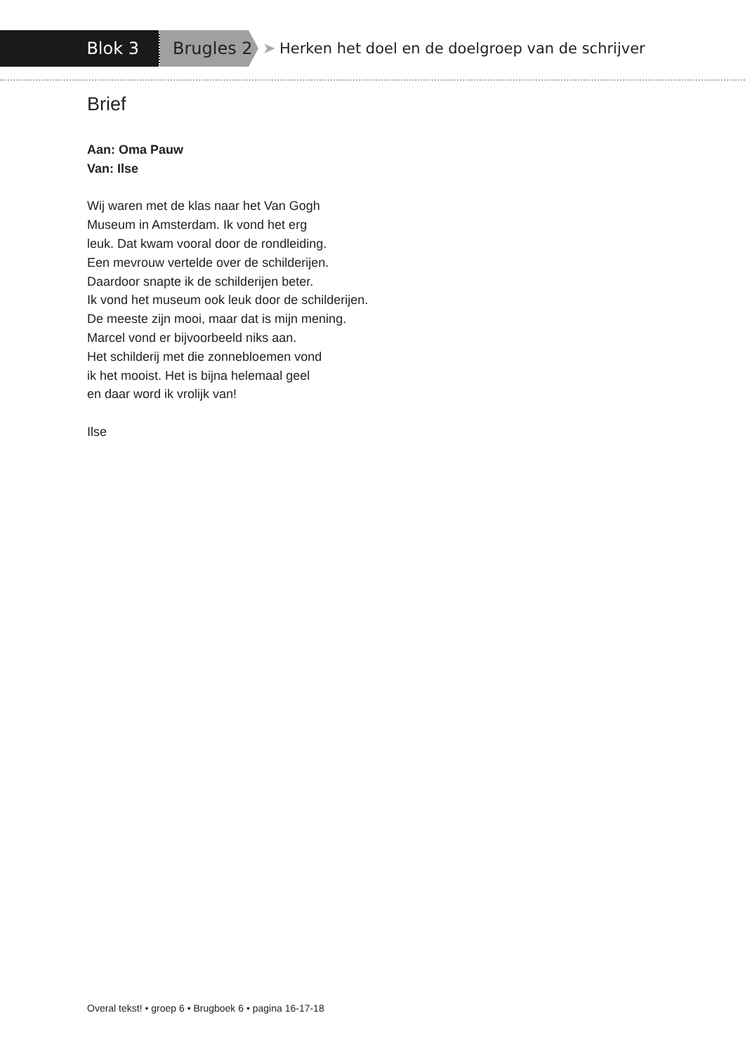Blok 3 Brugles 2
➤ Herken het doel en de doelgroep van de schrijver
Brief
Aan: Oma Pauw
Van: Ilse
Wij waren met de klas naar het Van Gogh
Museum in Amsterdam. Ik vond het erg
leuk. Dat kwam vooral door de rondleiding.
Een mevrouw vertelde over de schilderijen.
Daardoor snapte ik de schilderijen beter.
Ik vond het museum ook leuk door de schilderijen.
De meeste zijn mooi, maar dat is mijn mening.
Marcel vond er bijvoorbeeld niks aan.
Het schilderij met die zonnebloemen vond
ik het mooist. Het is bijna helemaal geel
en daar word ik vrolijk van!
Ilse
Overal tekst! • groep 6 • Brugboek 6 • pagina 16-17-18